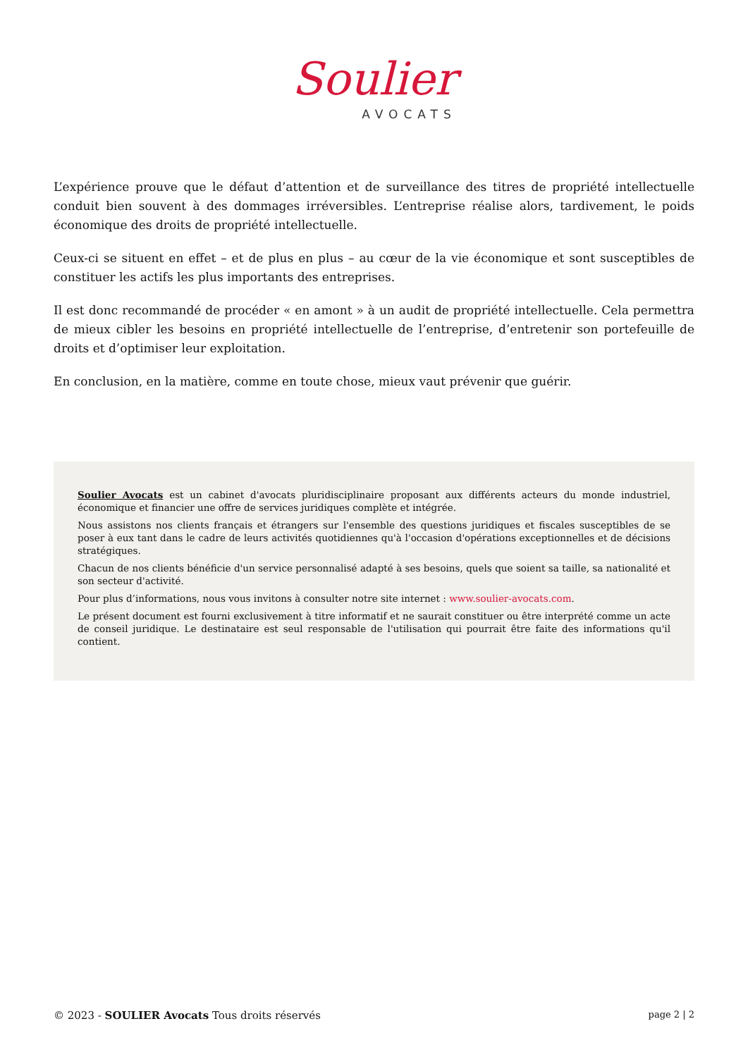Soulier
AVOCATS
L’expérience prouve que le défaut d’attention et de surveillance des titres de propriété intellectuelle conduit bien souvent à des dommages irréversibles. L’entreprise réalise alors, tardivement, le poids économique des droits de propriété intellectuelle.
Ceux-ci se situent en effet – et de plus en plus – au cœur de la vie économique et sont susceptibles de constituer les actifs les plus importants des entreprises.
Il est donc recommandé de procéder « en amont » à un audit de propriété intellectuelle. Cela permettra de mieux cibler les besoins en propriété intellectuelle de l’entreprise, d’entretenir son portefeuille de droits et d’optimiser leur exploitation.
En conclusion, en la matière, comme en toute chose, mieux vaut prévenir que guérir.
Soulier Avocats est un cabinet d'avocats pluridisciplinaire proposant aux différents acteurs du monde industriel, économique et financier une offre de services juridiques complète et intégrée.
Nous assistons nos clients français et étrangers sur l'ensemble des questions juridiques et fiscales susceptibles de se poser à eux tant dans le cadre de leurs activités quotidiennes qu'à l'occasion d'opérations exceptionnelles et de décisions stratégiques.
Chacun de nos clients bénéficie d'un service personnalisé adapté à ses besoins, quels que soient sa taille, sa nationalité et son secteur d'activité.
Pour plus d’informations, nous vous invitons à consulter notre site internet : www.soulier-avocats.com.
Le présent document est fourni exclusivement à titre informatif et ne saurait constituer ou être interprété comme un acte de conseil juridique. Le destinataire est seul responsable de l'utilisation qui pourrait être faite des informations qu'il contient.
© 2023 - SOULIER Avocats Tous droits réservés page 2 | 2